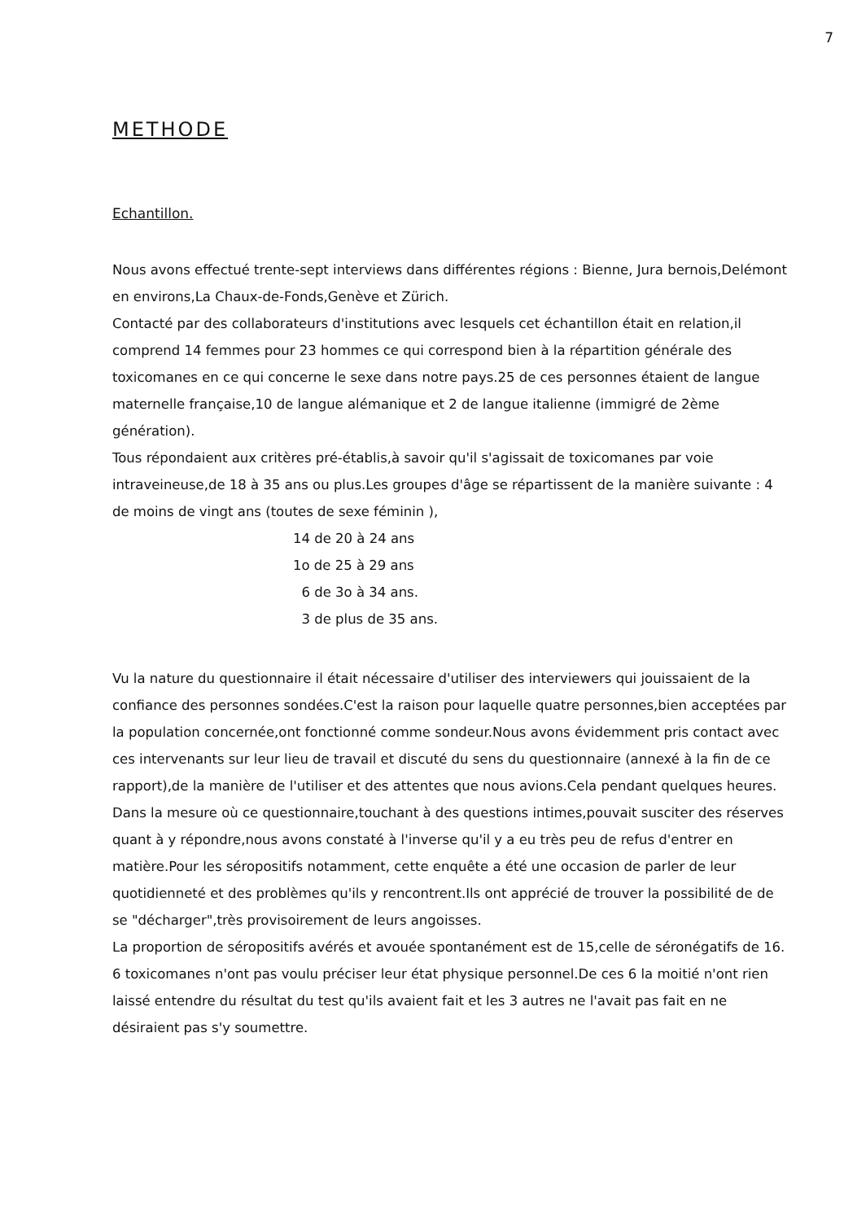7
METHODE
Echantillon.
Nous avons effectué trente-sept interviews dans différentes régions : Bienne, Jura bernois,Delémont en environs,La Chaux-de-Fonds,Genève et Zürich.
Contacté par des collaborateurs d'institutions avec lesquels cet échantillon était en relation,il comprend 14 femmes pour 23 hommes ce qui correspond bien à la répartition générale des toxicomanes en ce qui concerne le sexe dans notre pays.25 de ces personnes étaient de langue maternelle française,10 de langue alémanique et 2 de langue italienne (immigré de 2ème génération).
Tous répondaient aux critères pré-établis,à savoir qu'il s'agissait de toxicomanes par voie intraveineuse,de 18 à 35 ans ou plus.Les groupes d'âge se répartissent de la manière suivante : 4 de moins de vingt ans (toutes de sexe féminin ),
14 de 20 à 24 ans
1o de 25 à 29 ans
6 de 3o à 34 ans.
3 de plus de 35 ans.
Vu la nature du questionnaire il était nécessaire d'utiliser des interviewers qui jouissaient de la confiance des personnes sondées.C'est la raison pour laquelle quatre personnes,bien acceptées par la population concernée,ont fonctionné comme sondeur.Nous avons évidemment pris contact avec ces intervenants sur leur lieu de travail et discuté du sens du questionnaire (annexé à la fin de ce rapport),de la manière de l'utiliser et des attentes que nous avions.Cela pendant quelques heures.
Dans la mesure où ce questionnaire,touchant à des questions intimes,pouvait susciter des réserves quant à y répondre,nous avons constaté à l'inverse qu'il y a eu très peu de refus d'entrer en matière.Pour les séropositifs notamment, cette enquête a été une occasion de parler de leur quotidienneté et des problèmes qu'ils y rencontrent.Ils ont apprécié de trouver la possibilité de de se "décharger",très provisoirement de leurs angoisses.
La proportion de séropositifs avérés et avouée spontanément est de 15,celle de séronégatifs de 16.
6 toxicomanes n'ont pas voulu préciser leur état physique personnel.De ces 6 la moitié n'ont rien laissé entendre du résultat du test qu'ils avaient fait et les 3 autres ne l'avait pas fait en ne désiraient pas s'y soumettre.